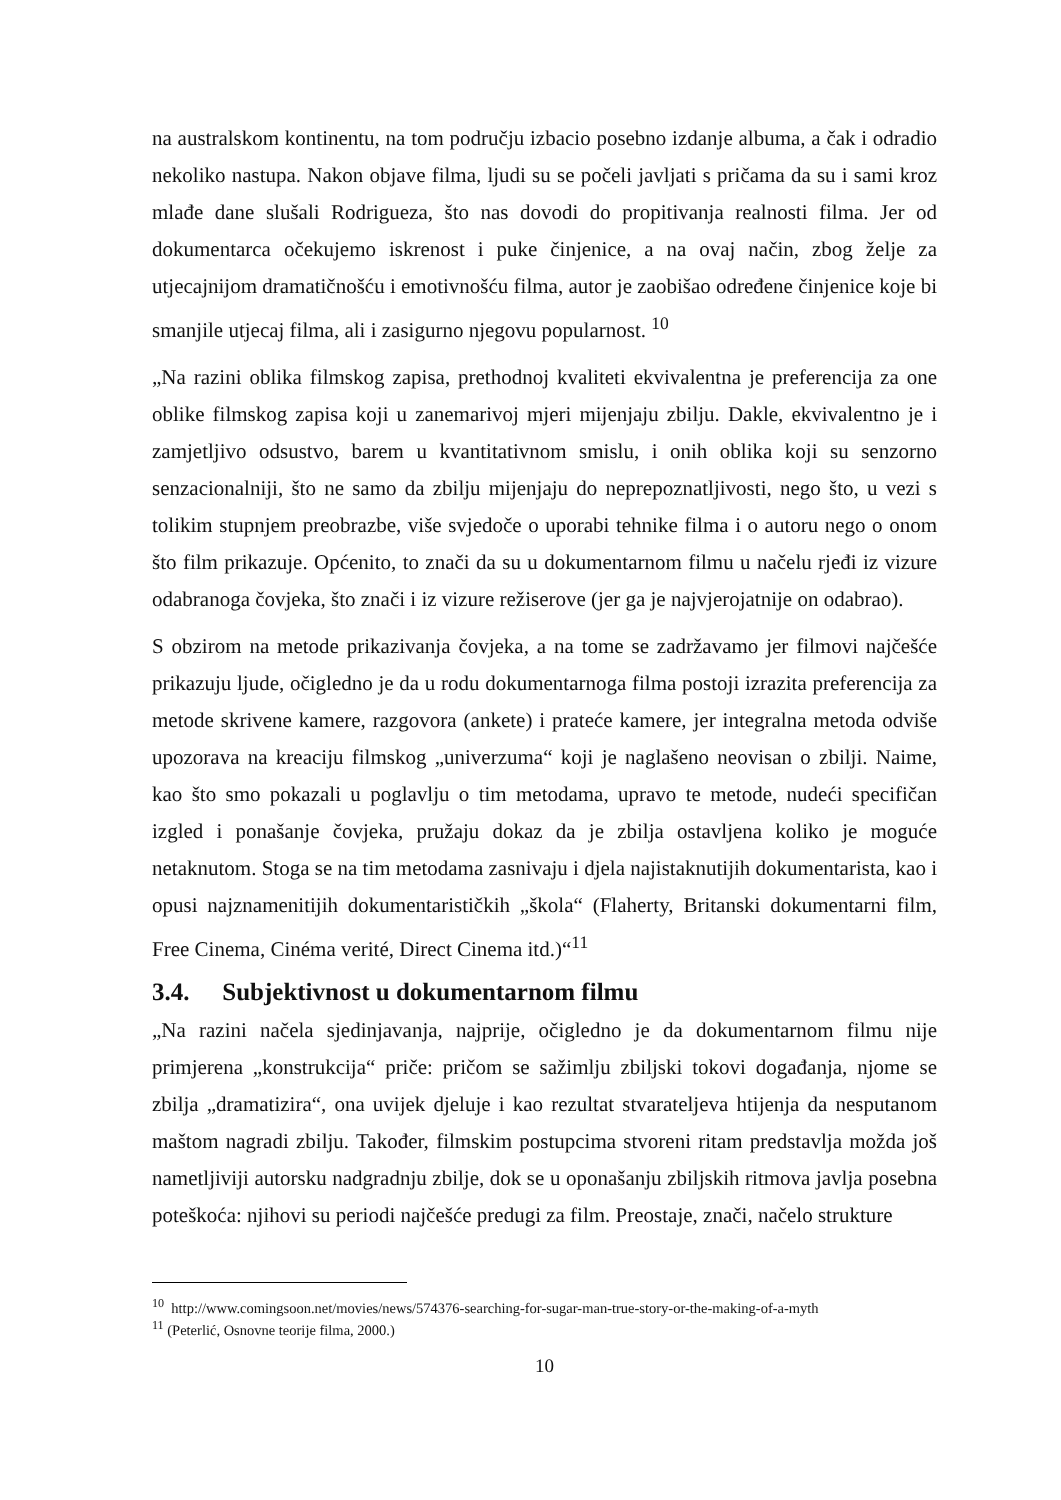na australskom kontinentu, na tom području izbacio posebno izdanje albuma, a čak i odradio nekoliko nastupa. Nakon objave filma, ljudi su se počeli javljati s pričama da su i sami kroz mlađe dane slušali Rodrigueza, što nas dovodi do propitivanja realnosti filma. Jer od dokumentarca očekujemo iskrenost i puke činjenice, a na ovaj način, zbog želje za utjecajnijom dramatičnošću i emotivnošću filma, autor je zaobišao određene činjenice koje bi smanjile utjecaj filma, ali i zasigurno njegovu popularnost. <sup>10</sup>
„Na razini oblika filmskog zapisa, prethodnoj kvaliteti ekvivalentna je preferencija za one oblike filmskog zapisa koji u zanemarivoj mjeri mijenjaju zbilju. Dakle, ekvivalentno je i zamjetljivo odsustvo, barem u kvantitativnom smislu, i onih oblika koji su senzorno senzacionalniji, što ne samo da zbilju mijenjaju do neprepoznatljivosti, nego što, u vezi s tolikim stupnjem preobrazbe, više svjedoče o uporabi tehnike filma i o autoru nego o onom što film prikazuje. Općenito, to znači da su u dokumentarnom filmu u načelu rjeđi iz vizure odabranoga čovjeka, što znači i iz vizure režiserove (jer ga je najvjerojatnije on odabrao).
S obzirom na metode prikazivanja čovjeka, a na tome se zadržavamo jer filmovi najčešće prikazuju ljude, očigledno je da u rodu dokumentarnoga filma postoji izrazita preferencija za metode skrivene kamere, razgovora (ankete) i prateće kamere, jer integralna metoda odviše upozorava na kreaciju filmskog „univerzuma“ koji je naglašeno neovisan o zbilji. Naime, kao što smo pokazali u poglavlju o tim metodama, upravo te metode, nudeći specifičan izgled i ponašanje čovjeka, pružaju dokaz da je zbilja ostavljena koliko je moguće netaknutom. Stoga se na tim metodama zasnivaju i djela najistaknutijih dokumentarista, kao i opusi najznamenitijih dokumentarističkih „škola“ (Flaherty, Britanski dokumentarni film, Free Cinema, Cinéma verité, Direct Cinema itd.)“<sup>11</sup>
3.4. Subjektivnost u dokumentarnom filmu
„Na razini načela sjedinjavanja, najprije, očigledno je da dokumentarnom filmu nije primjerena „konstrukcija“ priče: pričom se sažimlju zbiljski tokovi događanja, njome se zbilja „dramatizira“, ona uvijek djeluje i kao rezultat stvarateljeva htijenja da nesputanom maštom nagradi zbilju. Također, filmskim postupcima stvoreni ritam predstavlja možda još nametljiviji autorsku nadgradnju zbilje, dok se u oponašanju zbiljskih ritmova javlja posebna poteškoća: njihovi su periodi najčešće predugi za film. Preostaje, znači, načelo strukture
<sup>10</sup> http://www.comingsoon.net/movies/news/574376-searching-for-sugar-man-true-story-or-the-making-of-a-myth
<sup>11</sup> (Peterlić, Osnovne teorije filma, 2000.)
10